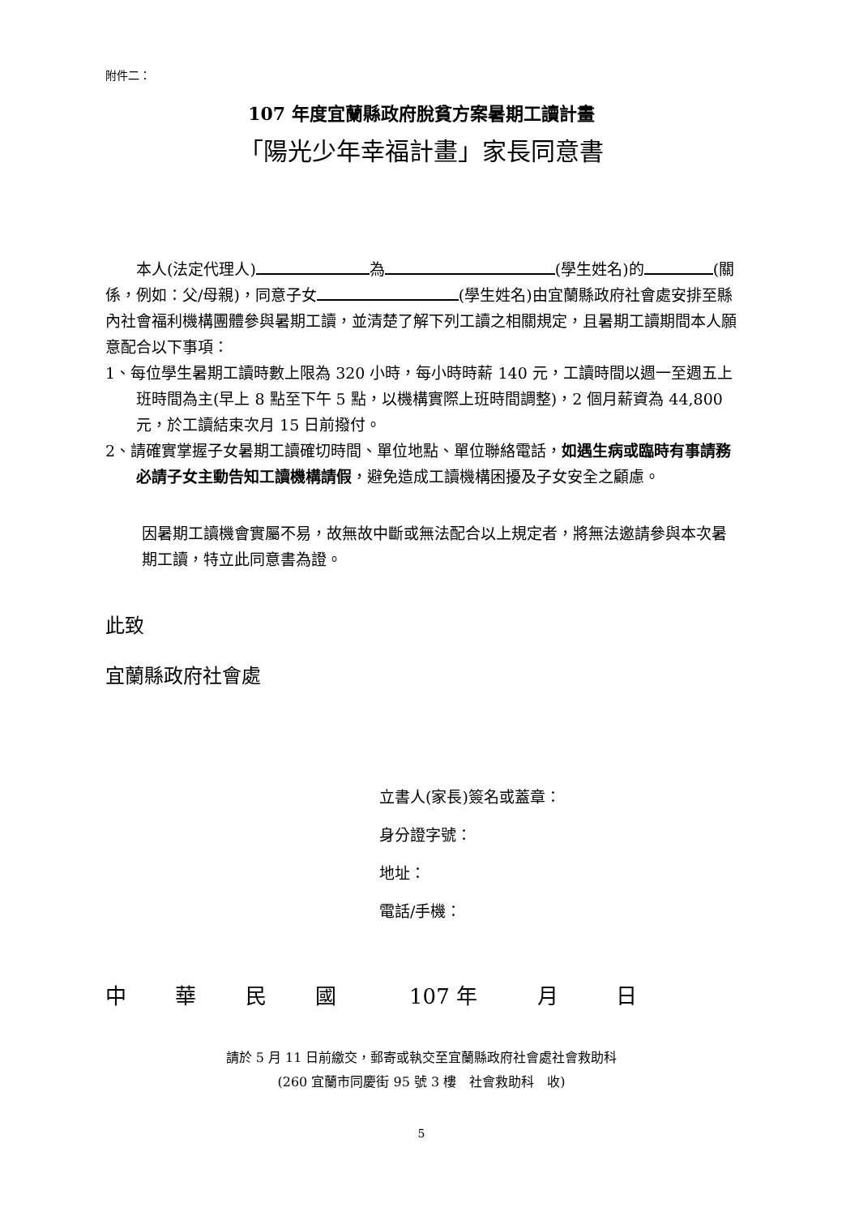附件二：
107 年度宜蘭縣政府脫貧方案暑期工讀計畫
「陽光少年幸福計畫」家長同意書
　　本人(法定代理人) 為 (學生姓名)的 (關係，例如：父/母親)，同意子女 (學生姓名)由宜蘭縣政府社會處安排至縣內社會福利機構團體參與暑期工讀，並清楚了解下列工讀之相關規定，且暑期工讀期間本人願意配合以下事項：
1、每位學生暑期工讀時數上限為 320 小時，每小時時薪 140 元，工讀時間以週一至週五上班時間為主(早上 8 點至下午 5 點，以機構實際上班時間調整)，2 個月薪資為 44,800 元，於工讀結束次月 15 日前撥付。
2、請確實掌握子女暑期工讀確切時間、單位地點、單位聯絡電話，如遇生病或臨時有事請務必請子女主動告知工讀機構請假，避免造成工讀機構困擾及子女安全之顧慮。
因暑期工讀機會實屬不易，故無故中斷或無法配合以上規定者，將無法邀請參與本次暑期工讀，特立此同意書為證。
此致
宜蘭縣政府社會處
立書人(家長)簽名或蓋章：
身分證字號：
地址：
電話/手機：
中 華 民 國 107 年 月 日
請於 5 月 11 日前繳交，郵寄或執交至宜蘭縣政府社會處社會救助科
(260 宜蘭市同慶街 95 號 3 樓　社會救助科　收)
5